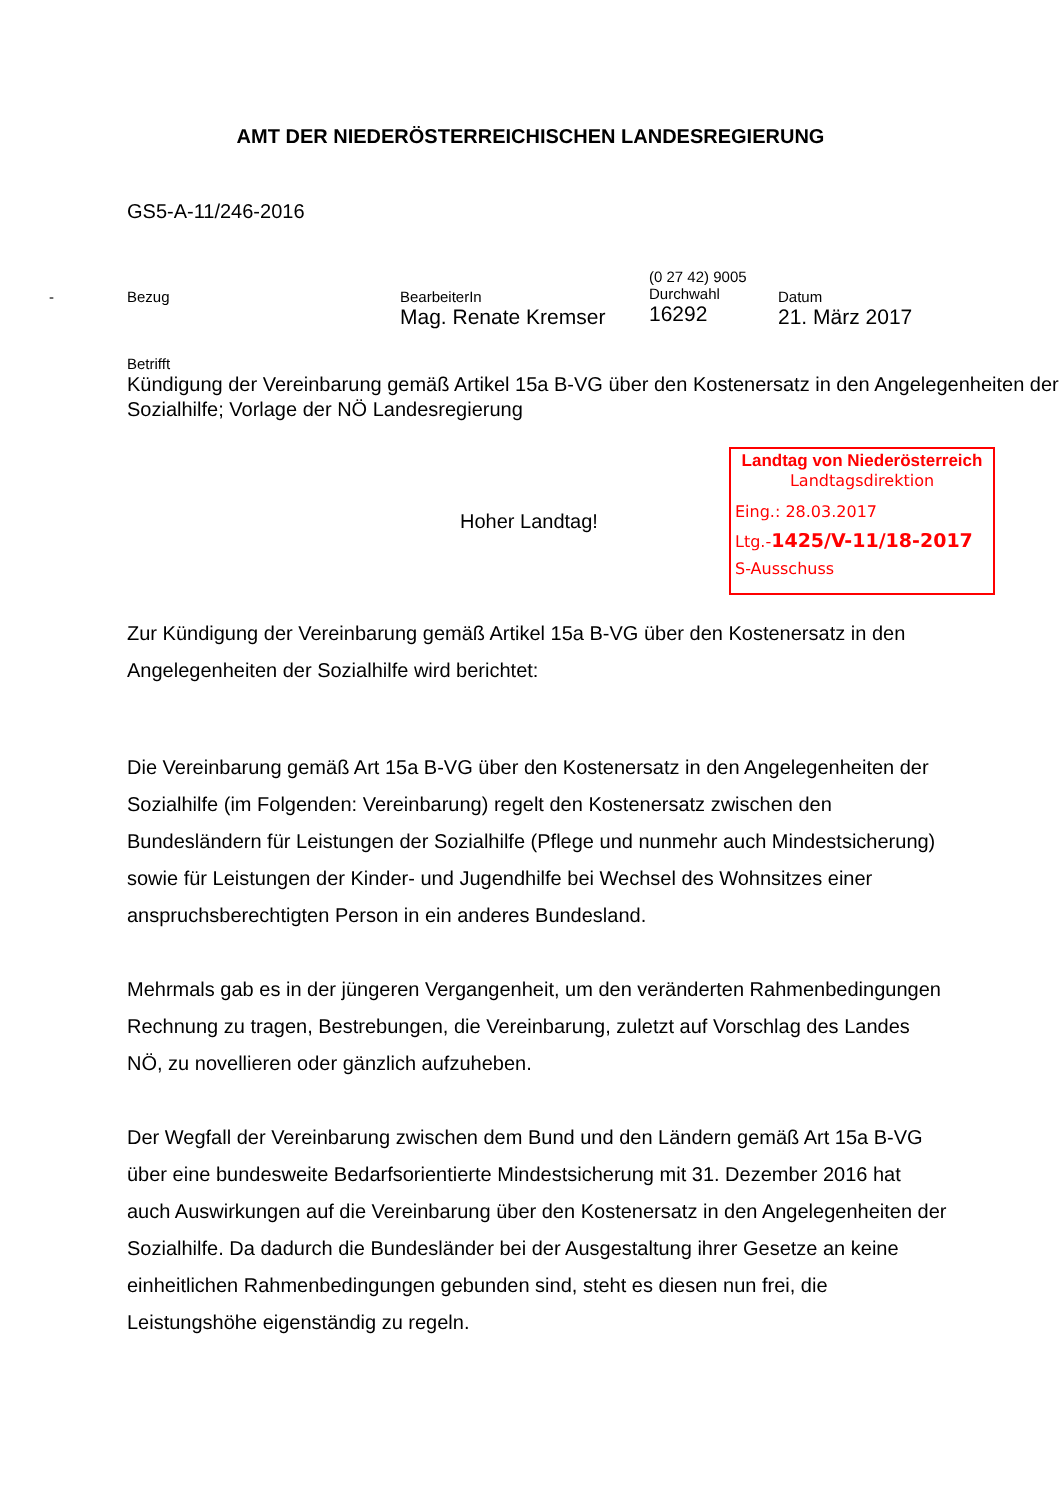AMT DER NIEDERÖSTERREICHISCHEN LANDESREGIERUNG
GS5-A-11/246-2016
- Bezug
BearbeiterIn
Mag. Renate Kremser
(0 27 42) 9005
Durchwahl
16292
Datum
21. März 2017
Betrifft
Kündigung der Vereinbarung gemäß Artikel 15a B-VG über den Kostenersatz in den Angelegenheiten der Sozialhilfe; Vorlage der NÖ Landesregierung
Landtag von Niederösterreich
Landtagsdirektion
Eing.: 28.03.2017
Ltg.-1425/V-11/18-2017
S-Ausschuss
Hoher Landtag!
Zur Kündigung der Vereinbarung gemäß Artikel 15a B-VG über den Kostenersatz in den Angelegenheiten der Sozialhilfe wird berichtet:
Die Vereinbarung gemäß Art 15a B-VG über den Kostenersatz in den Angelegenheiten der Sozialhilfe (im Folgenden: Vereinbarung) regelt den Kostenersatz zwischen den Bundesländern für Leistungen der Sozialhilfe (Pflege und nunmehr auch Mindestsicherung) sowie für Leistungen der Kinder- und Jugendhilfe bei Wechsel des Wohnsitzes einer anspruchsberechtigten Person in ein anderes Bundesland.
Mehrmals gab es in der jüngeren Vergangenheit, um den veränderten Rahmenbedingungen Rechnung zu tragen, Bestrebungen, die Vereinbarung, zuletzt auf Vorschlag des Landes NÖ, zu novellieren oder gänzlich aufzuheben.
Der Wegfall der Vereinbarung zwischen dem Bund und den Ländern gemäß Art 15a B-VG über eine bundesweite Bedarfsorientierte Mindestsicherung mit 31. Dezember 2016 hat auch Auswirkungen auf die Vereinbarung über den Kostenersatz in den Angelegenheiten der Sozialhilfe. Da dadurch die Bundesländer bei der Ausgestaltung ihrer Gesetze an keine einheitlichen Rahmenbedingungen gebunden sind, steht es diesen nun frei, die Leistungshöhe eigenständig zu regeln.